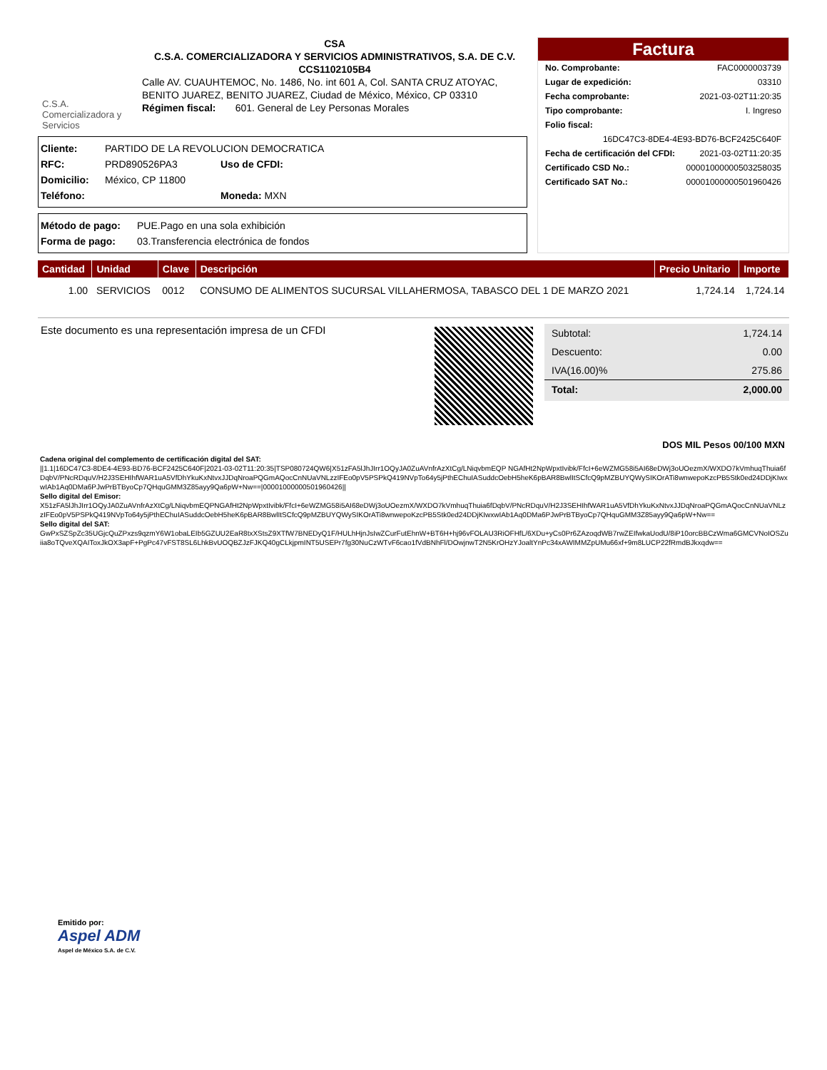C.S.A. Comercializadora y Servicios
CSA
C.S.A. COMERCIALIZADORA Y SERVICIOS ADMINISTRATIVOS, S.A. DE C.V.
CCS1102105B4
Calle AV. CUAUHTEMOC, No. 1486, No. int 601 A, Col. SANTA CRUZ ATOYAC, BENITO JUAREZ, BENITO JUAREZ, Ciudad de México, México, CP 03310
Régimen fiscal: 601. General de Ley Personas Morales
Cliente: PARTIDO DE LA REVOLUCION DEMOCRATICA
RFC: PRD890526PA3 Uso de CFDI:
Domicilio: México, CP 11800
Teléfono: Moneda: MXN
Método de pago: PUE.Pago en una sola exhibición
Forma de pago: 03.Transferencia electrónica de fondos
Factura
No. Comprobante: FAC0000003739
Lugar de expedición: 03310
Fecha comprobante: 2021-03-02T11:20:35
Tipo comprobante: I. Ingreso
Folio fiscal:
16DC47C3-8DE4-4E93-BD76-BCF2425C640F
Fecha de certificación del CFDI: 2021-03-02T11:20:35
Certificado CSD No.: 00001000000503258035
Certificado SAT No.: 00001000000501960426
| Cantidad | Unidad | Clave | Descripción | Precio Unitario | Importe |
| --- | --- | --- | --- | --- | --- |
| 1.00 | SERVICIOS | 0012 | CONSUMO DE ALIMENTOS SUCURSAL VILLAHERMOSA, TABASCO DEL 1 DE MARZO 2021 | 1,724.14 | 1,724.14 |
Este documento es una representación impresa de un CFDI
Subtotal: 1,724.14
Descuento: 0.00
IVA(16.00)% 275.86
Total: 2,000.00
DOS MIL Pesos 00/100 MXN
Cadena original del complemento de certificación digital del SAT:
||1.1|16DC47C3-8DE4-4E93-BD76-BCF2425C640F|2021-03-02T11:20:35|TSP080724QW6|X51zFA5lJhJIrr1OQyJA0ZuAVnfrAzXtCg/LNiqvbmEQP NGAfHt2NpWpxtIvibk/FfcI+6eWZMG58i5AI68eDWj3oUOezmX/WXDO7kVmhuqThuia6fDqbV/PNcRDquV/H2J3SEHIhfWAR1uA5VfDhYkuKxNtvxJJDqNroaPQGmAQocCnNUaVNLzzIFEo0pV5PSPkQ419NVpTo64y5jPthEChuIASuddcOebH5heK6pBAR8BwlItSCfcQ9pMZBUYQWySIKOrATi8wnwepoKzcPB5Stk0ed24DDjKIwxwIAb1Aq0DMa6PJwPrBTByoCp7QHquGMM3Z85ayy9Qa6pW+Nw==|00001000000501960426||
Sello digital del Emisor:
X51zFA5lJhJIrr1OQyJA0ZuAVnfrAzXtCg/LNiqvbmEQPNGAfHt2NpWpxtIvibk/FfcI+6eWZMG58i5AI68eDWj3oUOezmX/WXDO7kVmhuqThuia6fDqbV/PNcRDquV/H2J3SEHIhfWAR1uA5VfDhYkuKxNtvxJJDqNroaPQGmAQocCnNUaVNLzzIFEo0pV5PSPkQ419NVpTo64y5jPthEChuIASuddcOebH5heK6pBAR8BwlItSCfcQ9pMZBUYQWySIKOrATi8wnwepoKzcPB5Stk0ed24DDjKIwxwIAb1Aq0DMa6PJwPrBTByoCp7QHquGMM3Z85ayy9Qa6pW+Nw==
Sello digital del SAT:
GwPxSZSpZc35UGjcQuZPxzs9qzmY6W1obaLEIb5GZUU2EaR8txXStsZ9XTfW7BNEDyQ1F/HULhHjnJsIwZCurFutEhnW+BT6H+hj96vFOLAU3RiOFHfL/6XDu+yCs0Pr6ZAzoqdWB7rwZEIfwkaUodU/8iP10orcBBCzWma6GMCVNoIOSZuiia8oTQveXQAIToxJkOX3apF+PgPc47vFST8SL6LhkBvUOQBZJzFJKQ40gCLkjpmINT5USEPr7fg30NuCzWTvF6cao1fVdBNhFl/DOwjnwT2N5KrOHzYJoaltYnPc34xAWIMMZpUMu66xf+9m8LUCP22fRmdBJkxqdw==
Emitido por:
Aspel ADM
Aspel de México S.A. de C.V.